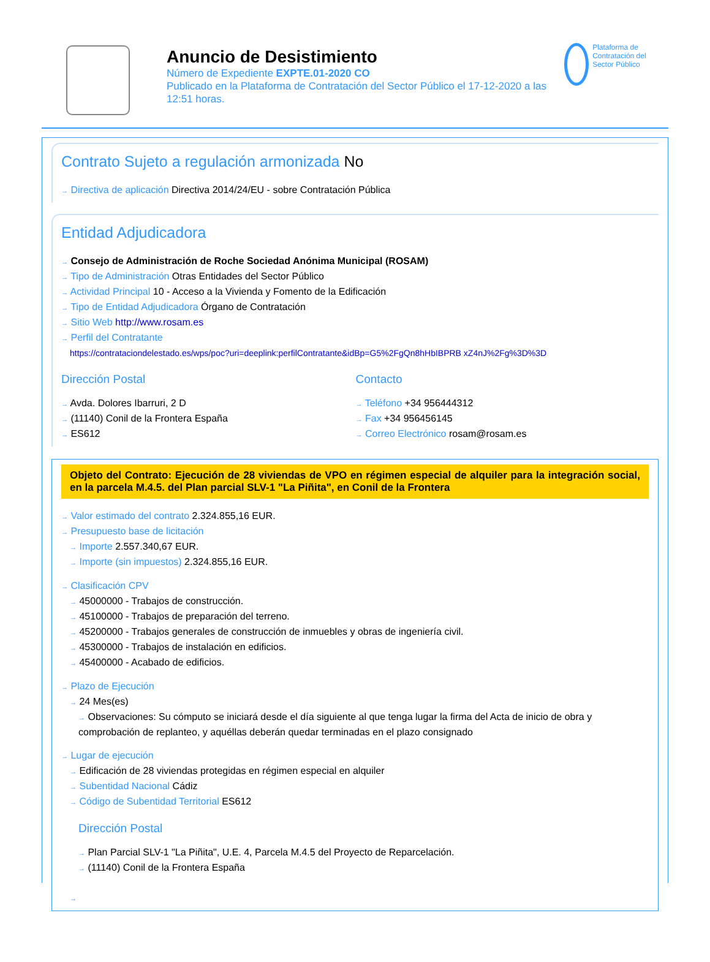Anuncio de Desistimiento
Número de Expediente EXPTE.01-2020 CO
Publicado en la Plataforma de Contratación del Sector Público el 17-12-2020 a las 12:51 horas.
Plataforma de Contratación del Sector Público
Contrato Sujeto a regulación armonizada No
→ Directiva de aplicación Directiva 2014/24/EU - sobre Contratación Pública
Entidad Adjudicadora
→ Consejo de Administración de Roche Sociedad Anónima Municipal (ROSAM)
→ Tipo de Administración Otras Entidades del Sector Público
→ Actividad Principal 10 - Acceso a la Vivienda y Fomento de la Edificación
→ Tipo de Entidad Adjudicadora Órgano de Contratación
→ Sitio Web http://www.rosam.es
→ Perfil del Contratante
https://contrataciondelestado.es/wps/poc?uri=deeplink:perfilContratante&idBp=G5%2FgQn8hHbIBPRB xZ4nJ%2Fg%3D%3D
Dirección Postal
→ Avda. Dolores Ibarruri, 2 D
→ (11140) Conil de la Frontera España
→ ES612
Contacto
→ Teléfono +34 956444312
→ Fax +34 956456145
→ Correo Electrónico rosam@rosam.es
Objeto del Contrato: Ejecución de 28 viviendas de VPO en régimen especial de alquiler para la integración social, en la parcela M.4.5. del Plan parcial SLV-1 "La Piñita", en Conil de la Frontera
→ Valor estimado del contrato 2.324.855,16 EUR.
→ Presupuesto base de licitación
→ Importe 2.557.340,67 EUR.
→ Importe (sin impuestos) 2.324.855,16 EUR.
→ Clasificación CPV
→ 45000000 - Trabajos de construcción.
→ 45100000 - Trabajos de preparación del terreno.
→ 45200000 - Trabajos generales de construcción de inmuebles y obras de ingeniería civil.
→ 45300000 - Trabajos de instalación en edificios.
→ 45400000 - Acabado de edificios.
→ Plazo de Ejecución
→ 24 Mes(es)
→ Observaciones: Su cómputo se iniciará desde el día siguiente al que tenga lugar la firma del Acta de inicio de obra y comprobación de replanteo, y aquéllas deberán quedar terminadas en el plazo consignado
→ Lugar de ejecución
→ Edificación de 28 viviendas protegidas en régimen especial en alquiler
→ Subentidad Nacional Cádiz
→ Código de Subentidad Territorial ES612
Dirección Postal
→ Plan Parcial SLV-1 "La Piñita", U.E. 4, Parcela M.4.5 del Proyecto de Reparcelación.
→ (11140) Conil de la Frontera España
→